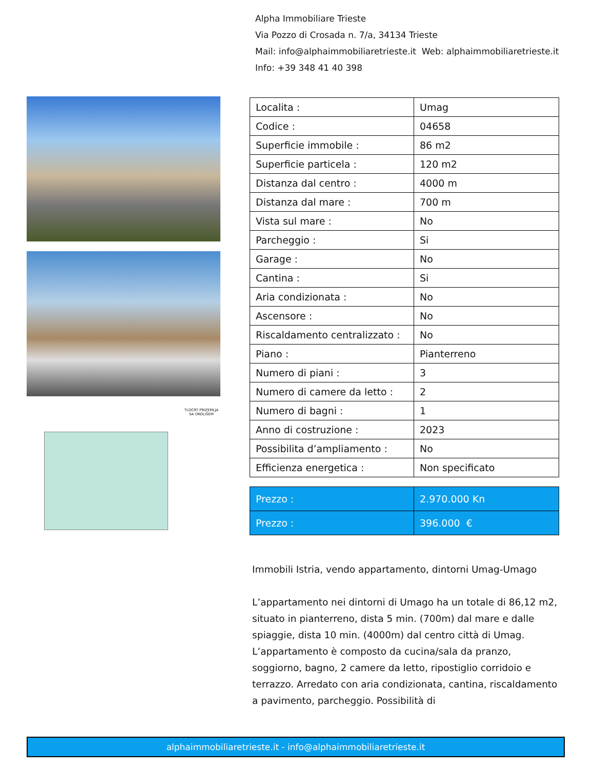Alpha Immobiliare Trieste
Via Pozzo di Crosada n. 7/a, 34134 Trieste
Mail: info@alphaimmobiliaretrieste.it Web: alphaimmobiliaretrieste.it
Info: +39 348 41 40 398
TLOCRT PRIZEMLJA
SA OKOLIŠEM
| Localita : | Umag |
| Codice : | 04658 |
| Superficie immobile : | 86 m2 |
| Superficie particela : | 120 m2 |
| Distanza dal centro : | 4000 m |
| Distanza dal mare : | 700 m |
| Vista sul mare : | No |
| Parcheggio : | Si |
| Garage : | No |
| Cantina : | Si |
| Aria condizionata : | No |
| Ascensore : | No |
| Riscaldamento centralizzato : | No |
| Piano : | Pianterreno |
| Numero di piani : | 3 |
| Numero di camere da letto : | 2 |
| Numero di bagni : | 1 |
| Anno di costruzione : | 2023 |
| Possibilita d’ampliamento : | No |
| Efficienza energetica : | Non specificato |
| Prezzo : | 2.970.000 Kn |
| Prezzo : | 396.000 € |
Immobili Istria, vendo appartamento, dintorni Umag-Umago
L’appartamento nei dintorni di Umago ha un totale di 86,12 m2, situato in pianterreno, dista 5 min. (700m) dal mare e dalle spiaggie, dista 10 min. (4000m) dal centro città di Umag. L’appartamento è composto da cucina/sala da pranzo, soggiorno, bagno, 2 camere da letto, ripostiglio corridoio e terrazzo. Arredato con aria condizionata, cantina, riscaldamento a pavimento, parcheggio. Possibilità di
alphaimmobiliaretrieste.it - info@alphaimmobiliaretrieste.it